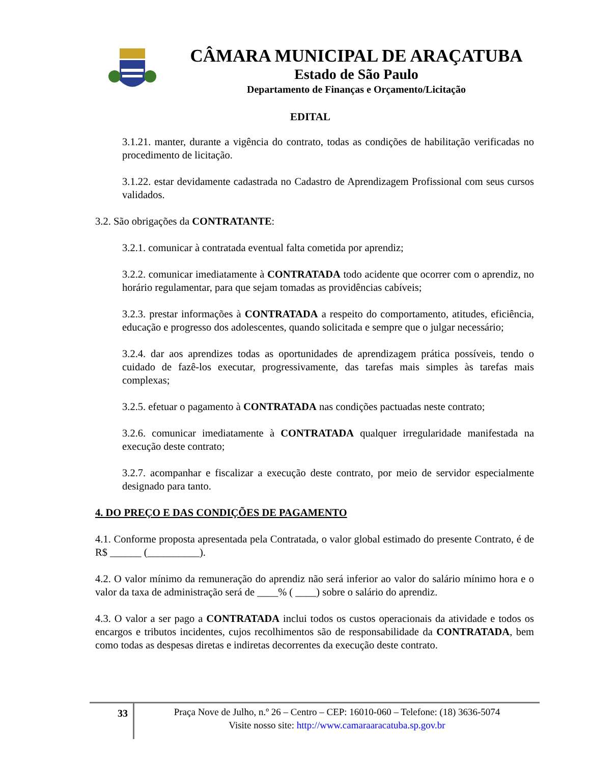CÂMARA MUNICIPAL DE ARAÇATUBA
Estado de São Paulo
Departamento de Finanças e Orçamento/Licitação
EDITAL
3.1.21. manter, durante a vigência do contrato, todas as condições de habilitação verificadas no procedimento de licitação.
3.1.22. estar devidamente cadastrada no Cadastro de Aprendizagem Profissional com seus cursos validados.
3.2. São obrigações da CONTRATANTE:
3.2.1. comunicar à contratada eventual falta cometida por aprendiz;
3.2.2. comunicar imediatamente à CONTRATADA todo acidente que ocorrer com o aprendiz, no horário regulamentar, para que sejam tomadas as providências cabíveis;
3.2.3. prestar informações à CONTRATADA a respeito do comportamento, atitudes, eficiência, educação e progresso dos adolescentes, quando solicitada e sempre que o julgar necessário;
3.2.4. dar aos aprendizes todas as oportunidades de aprendizagem prática possíveis, tendo o cuidado de fazê-los executar, progressivamente, das tarefas mais simples às tarefas mais complexas;
3.2.5. efetuar o pagamento à CONTRATADA nas condições pactuadas neste contrato;
3.2.6. comunicar imediatamente à CONTRATADA qualquer irregularidade manifestada na execução deste contrato;
3.2.7. acompanhar e fiscalizar a execução deste contrato, por meio de servidor especialmente designado para tanto.
4. DO PREÇO E DAS CONDIÇÕES DE PAGAMENTO
4.1. Conforme proposta apresentada pela Contratada, o valor global estimado do presente Contrato, é de R$ ______ (__________).
4.2. O valor mínimo da remuneração do aprendiz não será inferior ao valor do salário mínimo hora e o valor da taxa de administração será de ____% ( ____) sobre o salário do aprendiz.
4.3. O valor a ser pago a CONTRATADA inclui todos os custos operacionais da atividade e todos os encargos e tributos incidentes, cujos recolhimentos são de responsabilidade da CONTRATADA, bem como todas as despesas diretas e indiretas decorrentes da execução deste contrato.
33
Praça Nove de Julho, n.º 26 – Centro – CEP: 16010-060 – Telefone: (18) 3636-5074
Visite nosso site: http://www.camaraaracatuba.sp.gov.br